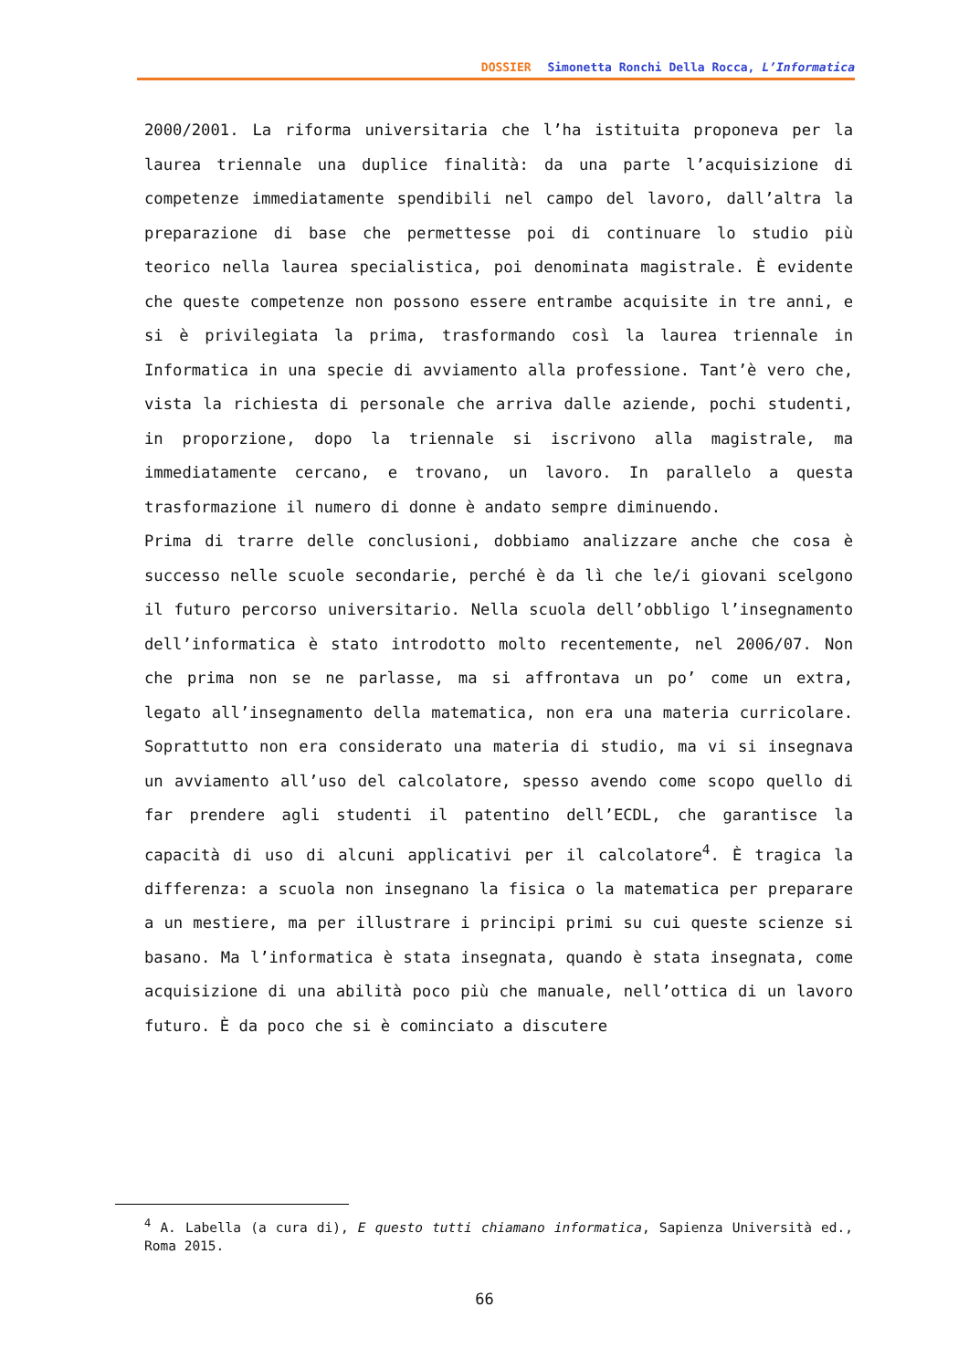DOSSIER Simonetta Ronchi Della Rocca, L’Informatica
2000/2001. La riforma universitaria che l’ha istituita proponeva per la laurea triennale una duplice finalità: da una parte l’acquisizione di competenze immediatamente spendibili nel campo del lavoro, dall’altra la preparazione di base che permettesse poi di continuare lo studio più teorico nella laurea specialistica, poi denominata magistrale. È evidente che queste competenze non possono essere entrambe acquisite in tre anni, e si è privilegiata la prima, trasformando così la laurea triennale in Informatica in una specie di avviamento alla professione. Tant’è vero che, vista la richiesta di personale che arriva dalle aziende, pochi studenti, in proporzione, dopo la triennale si iscrivono alla magistrale, ma immediatamente cercano, e trovano, un lavoro. In parallelo a questa trasformazione il numero di donne è andato sempre diminuendo.
Prima di trarre delle conclusioni, dobbiamo analizzare anche che cosa è successo nelle scuole secondarie, perché è da lì che le/i giovani scelgono il futuro percorso universitario. Nella scuola dell’obbligo l’insegnamento dell’informatica è stato introdotto molto recentemente, nel 2006/07. Non che prima non se ne parlasse, ma si affrontava un po’ come un extra, legato all’insegnamento della matematica, non era una materia curricolare. Soprattutto non era considerato una materia di studio, ma vi si insegnava un avviamento all’uso del calcolatore, spesso avendo come scopo quello di far prendere agli studenti il patentino dell’ECDL, che garantisce la capacità di uso di alcuni applicativi per il calcolatore<sup>4</sup>. È tragica la differenza: a scuola non insegnano la fisica o la matematica per preparare a un mestiere, ma per illustrare i principi primi su cui queste scienze si basano. Ma l’informatica è stata insegnata, quando è stata insegnata, come acquisizione di una abilità poco più che manuale, nell’ottica di un lavoro futuro. È da poco che si è cominciato a discutere
<sup>4</sup> A. Labella (a cura di), E questo tutti chiamano informatica, Sapienza Università ed., Roma 2015.
66